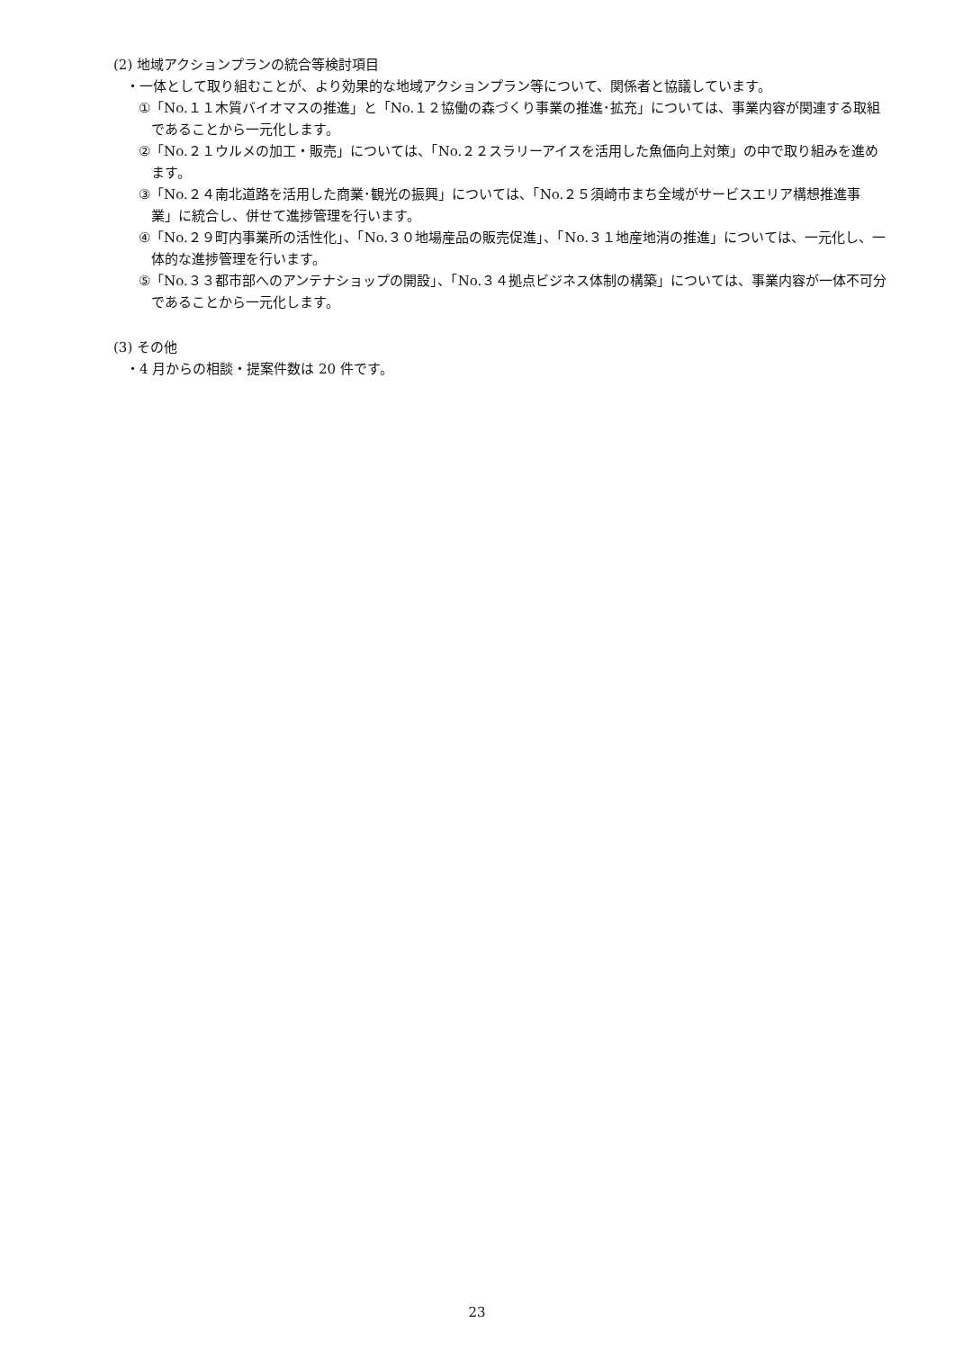(2) 地域アクションプランの統合等検討項目
・一体として取り組むことが、より効果的な地域アクションプラン等について、関係者と協議しています。
①「No.１１木質バイオマスの推進」と「No.１２協働の森づくり事業の推進･拡充」については、事業内容が関連する取組であることから一元化します。
②「No.２１ウルメの加工・販売」については、「No.２２スラリーアイスを活用した魚価向上対策」の中で取り組みを進めます。
③「No.２４南北道路を活用した商業･観光の振興」については、「No.２５須崎市まち全域がサービスエリア構想推進事業」に統合し、併せて進捗管理を行います。
④「No.２９町内事業所の活性化」、「No.３０地場産品の販売促進」、「No.３１地産地消の推進」については、一元化し、一体的な進捗管理を行います。
⑤「No.３３都市部へのアンテナショップの開設」、「No.３４拠点ビジネス体制の構築」については、事業内容が一体不可分であることから一元化します。
(3) その他
・4 月からの相談・提案件数は 20 件です。
23